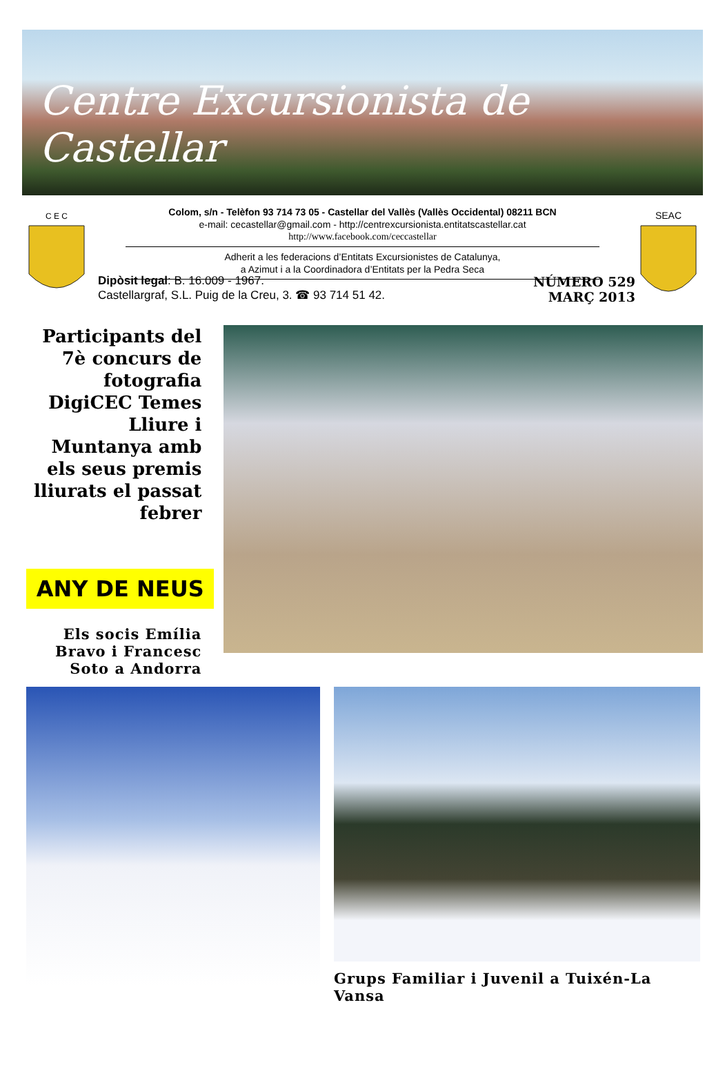Centre Excursionista de Castellar
C E C
Colom, s/n - Telèfon 93 714 73 05 - Castellar del Vallès (Vallès Occidental) 08211 BCN
e-mail: cecastellar@gmail.com - http://centrexcursionista.entitatscastellar.cat
http://www.facebook.com/ceccastellar
Adherit a les federacions d’Entitats Excursionistes de Catalunya,
a Azimut i a la Coordinadora d’Entitats per la Pedra Seca
SEAC
Dipòsit legal: B. 16.009 - 1967.
Castellargraf, S.L. Puig de la Creu, 3. ☎ 93 714 51 42.
NÚMERO 529
MARÇ 2013
Participants del 7è concurs de fotografia DigiCEC Temes Lliure i Muntanya amb els seus premis lliurats el passat febrer
ANY DE NEUS
Els socis Emília Bravo i Francesc Soto a Andorra
Grups Familiar i Juvenil a Tuixén-La Vansa